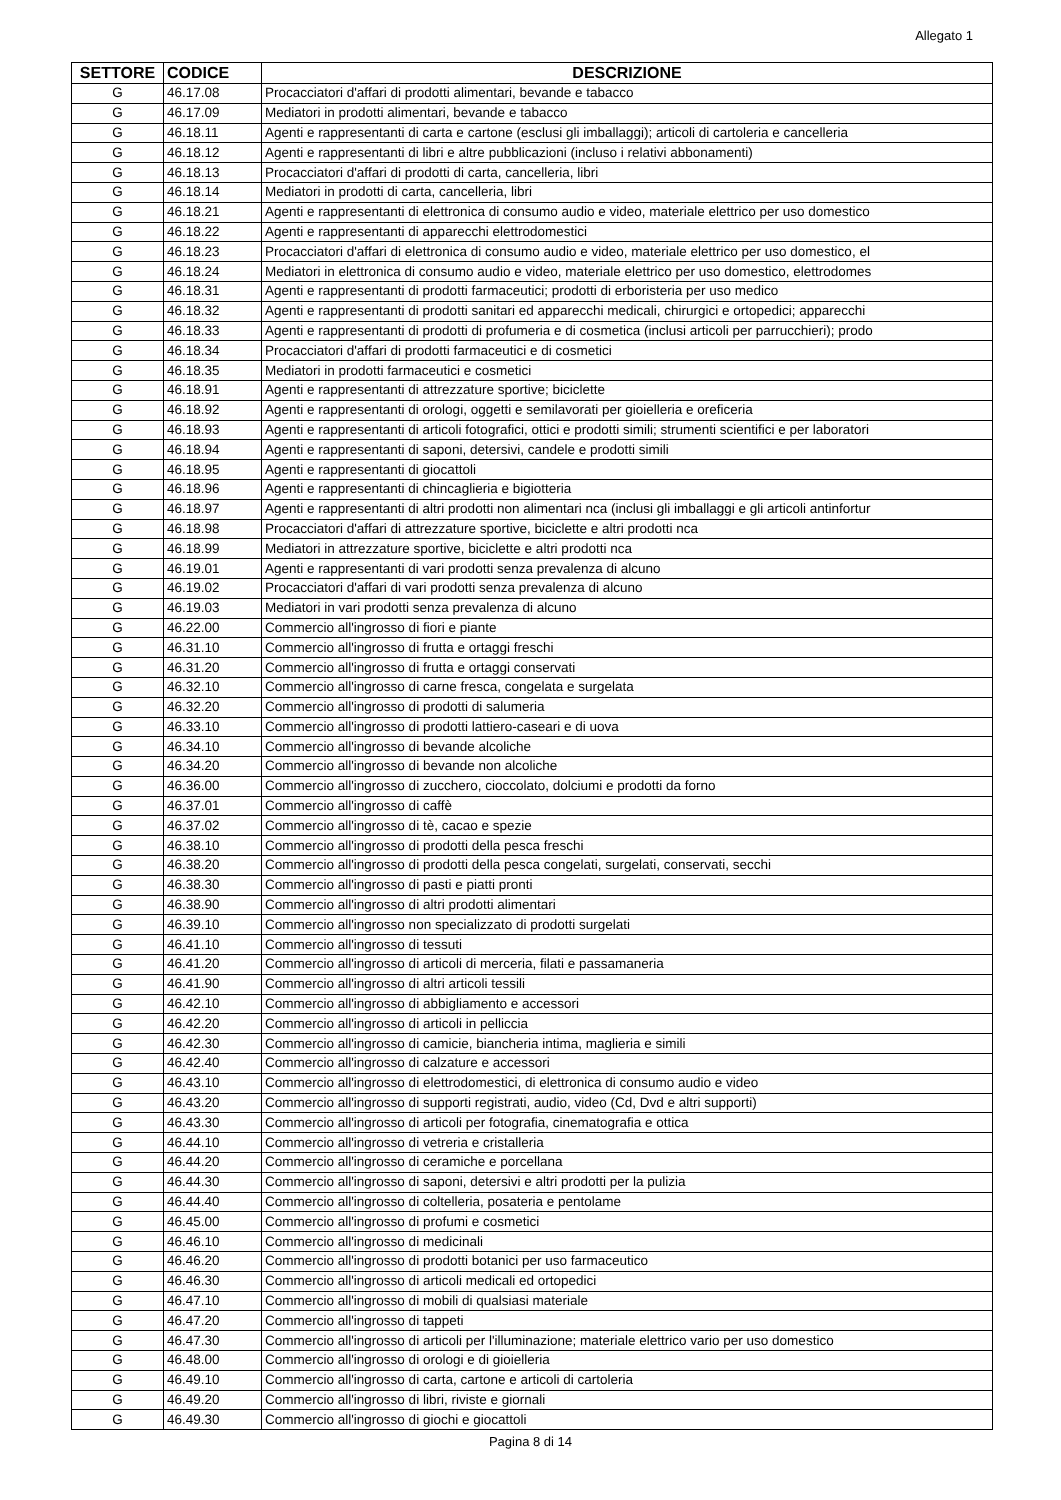Allegato 1
| SETTORE | CODICE | DESCRIZIONE |
| --- | --- | --- |
| G | 46.17.08 | Procacciatori d'affari di prodotti alimentari, bevande e tabacco |
| G | 46.17.09 | Mediatori in prodotti alimentari, bevande e tabacco |
| G | 46.18.11 | Agenti e rappresentanti di carta e cartone (esclusi gli imballaggi); articoli di cartoleria e cancelleria |
| G | 46.18.12 | Agenti e rappresentanti di libri e altre pubblicazioni (incluso i relativi abbonamenti) |
| G | 46.18.13 | Procacciatori d'affari di prodotti di carta, cancelleria, libri |
| G | 46.18.14 | Mediatori in prodotti di carta, cancelleria, libri |
| G | 46.18.21 | Agenti e rappresentanti di elettronica di consumo audio e video, materiale elettrico per uso domestico |
| G | 46.18.22 | Agenti e rappresentanti di apparecchi elettrodomestici |
| G | 46.18.23 | Procacciatori d'affari di elettronica di consumo audio e video, materiale elettrico per uso domestico, el |
| G | 46.18.24 | Mediatori in elettronica di consumo audio e video, materiale elettrico per uso domestico, elettrodomes |
| G | 46.18.31 | Agenti e rappresentanti di prodotti farmaceutici; prodotti di erboristeria per uso medico |
| G | 46.18.32 | Agenti e rappresentanti di prodotti sanitari ed apparecchi medicali, chirurgici e ortopedici; apparecchi |
| G | 46.18.33 | Agenti e rappresentanti di prodotti di profumeria e di cosmetica (inclusi articoli per parrucchieri); prodo |
| G | 46.18.34 | Procacciatori d'affari di prodotti farmaceutici e di cosmetici |
| G | 46.18.35 | Mediatori in prodotti farmaceutici e cosmetici |
| G | 46.18.91 | Agenti e rappresentanti di attrezzature sportive; biciclette |
| G | 46.18.92 | Agenti e rappresentanti di orologi, oggetti e semilavorati per gioielleria e oreficeria |
| G | 46.18.93 | Agenti e rappresentanti di articoli fotografici, ottici e prodotti simili; strumenti scientifici e per laboratori |
| G | 46.18.94 | Agenti e rappresentanti di saponi, detersivi, candele e prodotti simili |
| G | 46.18.95 | Agenti e rappresentanti di giocattoli |
| G | 46.18.96 | Agenti e rappresentanti di chincaglieria e bigiotteria |
| G | 46.18.97 | Agenti e rappresentanti di altri prodotti non alimentari nca (inclusi gli imballaggi e gli articoli antinfortur |
| G | 46.18.98 | Procacciatori d'affari di attrezzature sportive, biciclette e altri prodotti nca |
| G | 46.18.99 | Mediatori in attrezzature sportive, biciclette e altri prodotti nca |
| G | 46.19.01 | Agenti e rappresentanti di vari prodotti senza prevalenza di alcuno |
| G | 46.19.02 | Procacciatori d'affari di vari prodotti senza prevalenza di alcuno |
| G | 46.19.03 | Mediatori in vari prodotti senza prevalenza di alcuno |
| G | 46.22.00 | Commercio all'ingrosso di fiori e piante |
| G | 46.31.10 | Commercio all'ingrosso di frutta e ortaggi freschi |
| G | 46.31.20 | Commercio all'ingrosso di frutta e ortaggi conservati |
| G | 46.32.10 | Commercio all'ingrosso di carne fresca, congelata e surgelata |
| G | 46.32.20 | Commercio all'ingrosso di prodotti di salumeria |
| G | 46.33.10 | Commercio all'ingrosso di prodotti lattiero-caseari e di uova |
| G | 46.34.10 | Commercio all'ingrosso di bevande alcoliche |
| G | 46.34.20 | Commercio all'ingrosso di bevande non alcoliche |
| G | 46.36.00 | Commercio all'ingrosso di zucchero, cioccolato, dolciumi e prodotti da forno |
| G | 46.37.01 | Commercio all'ingrosso di caffè |
| G | 46.37.02 | Commercio all'ingrosso di tè, cacao e spezie |
| G | 46.38.10 | Commercio all'ingrosso di prodotti della pesca freschi |
| G | 46.38.20 | Commercio all'ingrosso di prodotti della pesca congelati, surgelati, conservati, secchi |
| G | 46.38.30 | Commercio all'ingrosso di pasti e piatti pronti |
| G | 46.38.90 | Commercio all'ingrosso di altri prodotti alimentari |
| G | 46.39.10 | Commercio all'ingrosso non specializzato di prodotti surgelati |
| G | 46.41.10 | Commercio all'ingrosso di tessuti |
| G | 46.41.20 | Commercio all'ingrosso di articoli di merceria, filati e passamaneria |
| G | 46.41.90 | Commercio all'ingrosso di altri articoli tessili |
| G | 46.42.10 | Commercio all'ingrosso di abbigliamento e accessori |
| G | 46.42.20 | Commercio all'ingrosso di articoli in pelliccia |
| G | 46.42.30 | Commercio all'ingrosso di camicie, biancheria intima, maglieria e simili |
| G | 46.42.40 | Commercio all'ingrosso di calzature e accessori |
| G | 46.43.10 | Commercio all'ingrosso di elettrodomestici, di elettronica di consumo audio e video |
| G | 46.43.20 | Commercio all'ingrosso di supporti registrati, audio, video (Cd, Dvd e altri supporti) |
| G | 46.43.30 | Commercio all'ingrosso di articoli per fotografia, cinematografia e ottica |
| G | 46.44.10 | Commercio all'ingrosso di vetreria e cristalleria |
| G | 46.44.20 | Commercio all'ingrosso di ceramiche e porcellana |
| G | 46.44.30 | Commercio all'ingrosso di saponi, detersivi e altri prodotti per la pulizia |
| G | 46.44.40 | Commercio all'ingrosso di coltelleria, posateria e pentolame |
| G | 46.45.00 | Commercio all'ingrosso di profumi e cosmetici |
| G | 46.46.10 | Commercio all'ingrosso di medicinali |
| G | 46.46.20 | Commercio all'ingrosso di prodotti botanici per uso farmaceutico |
| G | 46.46.30 | Commercio all'ingrosso di articoli medicali ed ortopedici |
| G | 46.47.10 | Commercio all'ingrosso di mobili di qualsiasi materiale |
| G | 46.47.20 | Commercio all'ingrosso di tappeti |
| G | 46.47.30 | Commercio all'ingrosso di articoli per l'illuminazione; materiale elettrico vario per uso domestico |
| G | 46.48.00 | Commercio all'ingrosso di orologi e di gioielleria |
| G | 46.49.10 | Commercio all'ingrosso di carta, cartone e articoli di cartoleria |
| G | 46.49.20 | Commercio all'ingrosso di libri, riviste e giornali |
| G | 46.49.30 | Commercio all'ingrosso di giochi e giocattoli |
Pagina 8 di 14